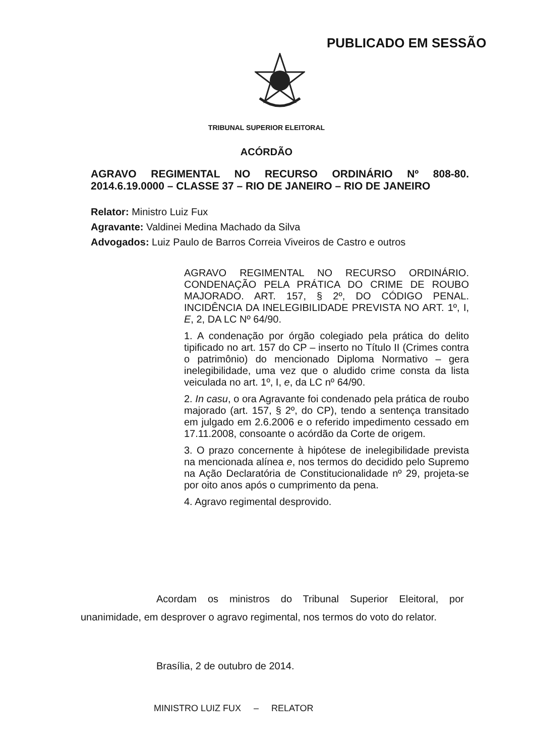PUBLICADO EM SESSÃO
TRIBUNAL SUPERIOR ELEITORAL
ACÓRDÃO
AGRAVO REGIMENTAL NO RECURSO ORDINÁRIO Nº 808-80. 2014.6.19.0000 – CLASSE 37 – RIO DE JANEIRO – RIO DE JANEIRO
Relator: Ministro Luiz Fux
Agravante: Valdinei Medina Machado da Silva
Advogados: Luiz Paulo de Barros Correia Viveiros de Castro e outros
AGRAVO REGIMENTAL NO RECURSO ORDINÁRIO. CONDENAÇÃO PELA PRÁTICA DO CRIME DE ROUBO MAJORADO. ART. 157, § 2º, DO CÓDIGO PENAL. INCIDÊNCIA DA INELEGIBILIDADE PREVISTA NO ART. 1º, I, E, 2, DA LC Nº 64/90.
1. A condenação por órgão colegiado pela prática do delito tipificado no art. 157 do CP – inserto no Título II (Crimes contra o patrimônio) do mencionado Diploma Normativo – gera inelegibilidade, uma vez que o aludido crime consta da lista veiculada no art. 1º, I, e, da LC nº 64/90.
2. In casu, o ora Agravante foi condenado pela prática de roubo majorado (art. 157, § 2º, do CP), tendo a sentença transitado em julgado em 2.6.2006 e o referido impedimento cessado em 17.11.2008, consoante o acórdão da Corte de origem.
3. O prazo concernente à hipótese de inelegibilidade prevista na mencionada alínea e, nos termos do decidido pelo Supremo na Ação Declaratória de Constitucionalidade nº 29, projeta-se por oito anos após o cumprimento da pena.
4. Agravo regimental desprovido.
Acordam os ministros do Tribunal Superior Eleitoral, por unanimidade, em desprover o agravo regimental, nos termos do voto do relator.
Brasília, 2 de outubro de 2014.
MINISTRO LUIZ FUX – RELATOR